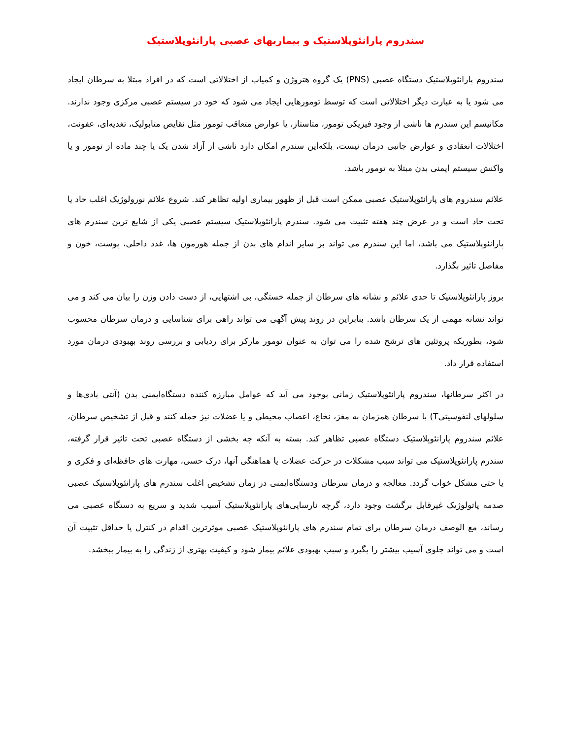سندروم پارانئوپلاستیک و بیماریهای عصبی پارانئوپلاستیک
سندروم پارانئوپلاستیک دستگاه عصبی (PNS) یک گروه هتروژن و کمیاب از اختلالاتی است که در افراد مبتلا به سرطان ایجاد می شود یا به عبارت دیگر اختلالاتی است که توسط تومورهایی ایجاد می شود که خود در سیستم عصبی مرکزی وجود ندارند. مکانیسم این سندرم ها ناشی از وجود فیزیکی تومور، متاستاز، یا عوارض متعاقب تومور مثل نقایص متابولیک، تغذیه‌ای، عفونت، اختلالات انعقادی و عوارض جانبی درمان نیست، بلکه‌این سندرم امکان دارد ناشی از آزاد شدن یک یا چند ماده از تومور و یا واکنش سیستم ایمنی بدن مبتلا به تومور باشد.
علائم سندروم های پارانئوپلاستیک عصبی ممکن است قبل از ظهور بیماری اولیه تظاهر کند. شروع علائم نورولوژیک اغلب حاد یا تحت حاد است و در عرض چند هفته تثبیت می شود. سندرم پارانئوپلاستیک سیستم عصبی یکی از شایع ترین سندرم های پارانئوپلاستیک می باشد، اما این سندرم می تواند بر سایر اندام های بدن از جمله هورمون ها، غدد داخلی، پوست، خون و مفاصل تاثیر بگذارد.
بروز پارانئوپلاستیک تا حدی علائم و نشانه های سرطان از جمله خستگی، بی اشتهایی، از دست دادن وزن را بیان می کند و می تواند نشانه مهمی از یک سرطان باشد. بنابراین در روند پیش آگهی می تواند راهی برای شناسایی و درمان سرطان محسوب شود، بطوریکه پروتئین های ترشح شده را می توان به عنوان تومور مارکر برای ردیابی و بررسی روند بهبودی درمان مورد استفاده قرار داد.
در اکثر سرطانها، سندروم پارانئوپلاستیک زمانی بوجود می آید که عوامل مبارزه کننده دستگاه‌ایمنی بدن (آنتی بادی‌ها و سلولهای لنفوسیتیT) با سرطان همزمان به مغز، نخاع، اعصاب محیطی و یا عضلات نیز حمله کنند و قبل از تشخیص سرطان، علائم سندروم پارانئوپلاستیک دستگاه عصبی تظاهر کند. بسته به آنکه چه بخشی از دستگاه عصبی تحت تاثیر قرار گرفته، سندرم پارانئوپلاستیک می تواند سبب مشکلات در حرکت عضلات یا هماهنگی آنها، درک حسی، مهارت های حافظه‌ای و فکری و یا حتی مشکل خواب گردد. معالجه و درمان سرطان ودستگاه‌ایمنی در زمان تشخیص اغلب سندرم های پارانئوپلاستیک عصبی صدمه پاتولوژیک غیرقابل برگشت وجود دارد، گرچه نارسایی‌های پارانئوپلاستیک آسیب شدید و سریع به دستگاه عصبی می رساند، مع الوصف درمان سرطان برای تمام سندرم های پارانئوپلاستیک عصبی موثرترین اقدام در کنترل یا حداقل تثبیت آن است و می تواند جلوی آسیب بیشتر را بگیرد و سبب بهبودی علائم بیمار شود و کیفیت بهتری از زندگی را به بیمار ببخشد.